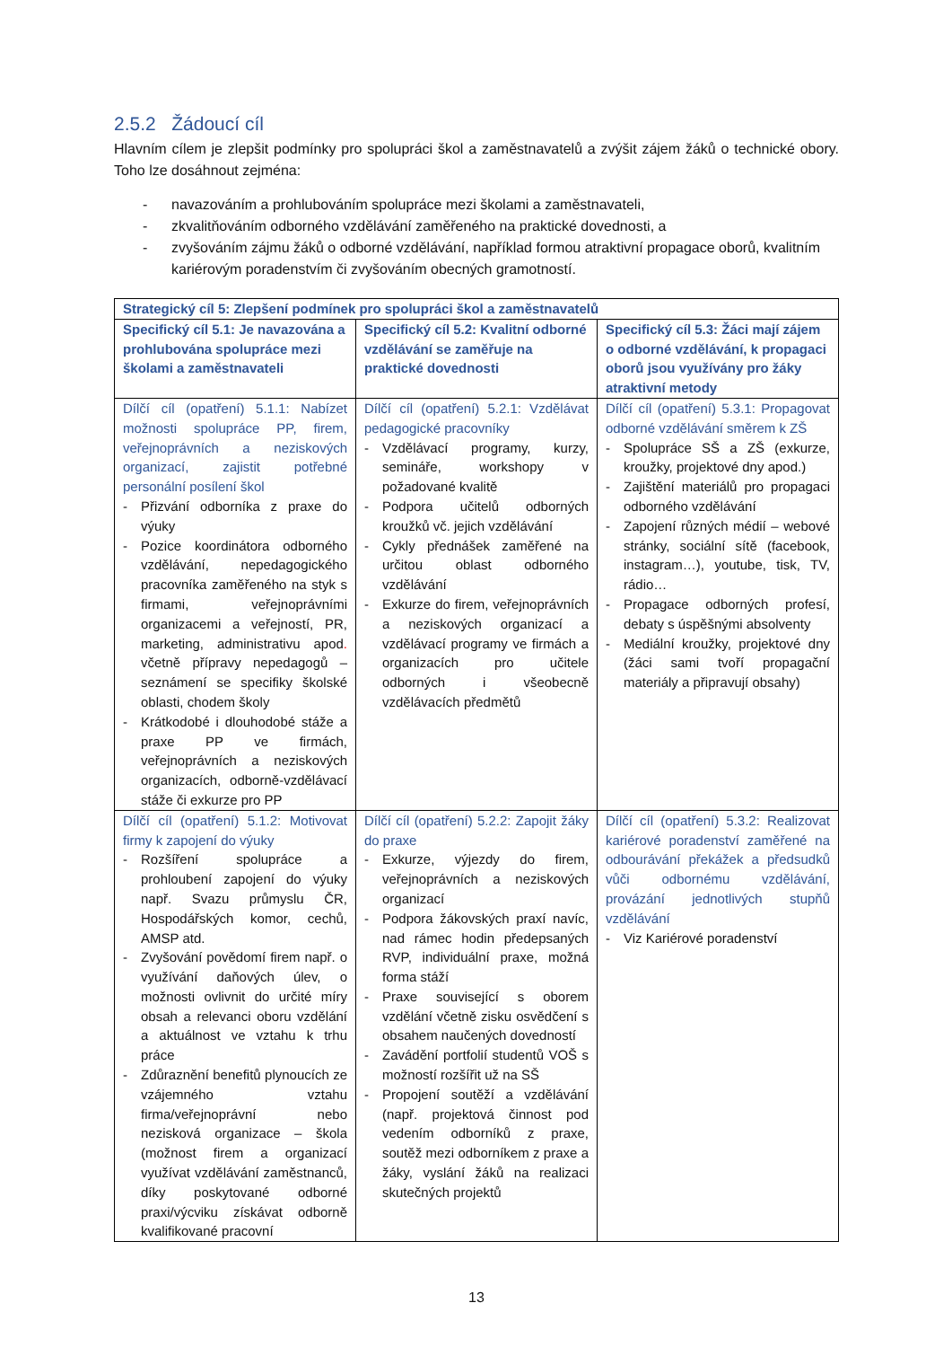2.5.2 Žádoucí cíl
Hlavním cílem je zlepšit podmínky pro spolupráci škol a zaměstnavatelů a zvýšit zájem žáků o technické obory. Toho lze dosáhnout zejména:
- navazováním a prohlubováním spolupráce mezi školami a zaměstnavateli,
- zkvalitňováním odborného vzdělávání zaměřeného na praktické dovednosti, a
- zvyšováním zájmu žáků o odborné vzdělávání, například formou atraktivní propagace oborů, kvalitním kariérovým poradenstvím či zvyšováním obecných gramotností.
| Strategický cíl 5: Zlepšení podmínek pro spolupráci škol a zaměstnavatelů | | |
| --- | --- | --- |
| Specifický cíl 5.1: Je navazována a prohlubována spolupráce mezi školami a zaměstnavateli | Specifický cíl 5.2: Kvalitní odborné vzdělávání se zaměřuje na praktické dovednosti | Specifický cíl 5.3: Žáci mají zájem o odborné vzdělávání, k propagaci oborů jsou využívány pro žáky atraktivní metody |
| Dílčí cíl (opatření) 5.1.1: Nabízet možnosti spolupráce PP, firem, veřejnoprávních a neziskových organizací, zajistit potřebné personální posílení škol - Přizvání odborníka z praxe do výuky - Pozice koordinátora odborného vzdělávání, nepedagogického pracovníka zaměřeného na styk s firmami, veřejnoprávními organizacemi a veřejností, PR, marketing, administrativu apod . včetně přípravy nepedagogů – seznámení se specifiky školské oblasti, chodem školy - Krátkodobé i dlouhodobé stáže a praxe PP ve firmách, veřejnoprávních a neziskových organizacích, odborně-vzdělávací stáže či exkurze pro PP | Dílčí cíl (opatření) 5.2.1: Vzdělávat pedagogické pracovníky - Vzdělávací programy, kurzy, semináře, workshopy v požadované kvalitě - Podpora učitelů odborných kroužků vč. jejich vzdělávání - Cykly přednášek zaměřené na určitou oblast odborného vzdělávání - Exkurze do firem, veřejnoprávních a neziskových organizací a vzdělávací programy ve firmách a organizacích pro učitele odborných i všeobecně vzdělávacích předmětů | Dílčí cíl (opatření) 5.3.1: Propagovat odborné vzdělávání směrem k ZŠ - Spolupráce SŠ a ZŠ (exkurze, kroužky, projektové dny apod.) - Zajištění materiálů pro propagaci odborného vzdělávání - Zapojení různých médií – webové stránky, sociální sítě (facebook, instagram…), youtube, tisk, TV, rádio… - Propagace odborných profesí, debaty s úspěšnými absolventy - Mediální kroužky, projektové dny (žáci sami tvoří propagační materiály a připravují obsahy) |
| Dílčí cíl (opatření) 5.1.2: Motivovat firmy k zapojení do výuky - Rozšíření spolupráce a prohloubení zapojení do výuky např. Svazu průmyslu ČR, Hospodářských komor, cechů, AMSP atd. - Zvyšování povědomí firem např. o využívání daňových úlev, o možnosti ovlivnit do určité míry obsah a relevanci oboru vzdělání a aktuálnost ve vztahu k trhu práce - Zdůraznění benefitů plynoucích ze vzájemného vztahu firma/veřejnoprávní nebo nezisková organizace – škola (možnost firem a organizací využívat vzdělávání zaměstnanců, díky poskytované odborné praxi/výcviku získávat odborně kvalifikované pracovní | Dílčí cíl (opatření) 5.2.2: Zapojit žáky do praxe - Exkurze, výjezdy do firem, veřejnoprávních a neziskových organizací - Podpora žákovských praxí navíc, nad rámec hodin předepsaných RVP, individuální praxe, možná forma stáží - Praxe související s oborem vzdělání včetně zisku osvědčení s obsahem naučených dovedností - Zavádění portfolií studentů VOŠ s možností rozšířit už na SŠ - Propojení soutěží a vzdělávání (např. projektová činnost pod vedením odborníků z praxe, soutěž mezi odborníkem z praxe a žáky, vyslání žáků na realizaci skutečných projektů | Dílčí cíl (opatření) 5.3.2: Realizovat kariérové poradenství zaměřené na odbourávání překážek a předsudků vůči odbornému vzdělávání, provázání jednotlivých stupňů vzdělávání - Viz Kariérové poradenství |
13